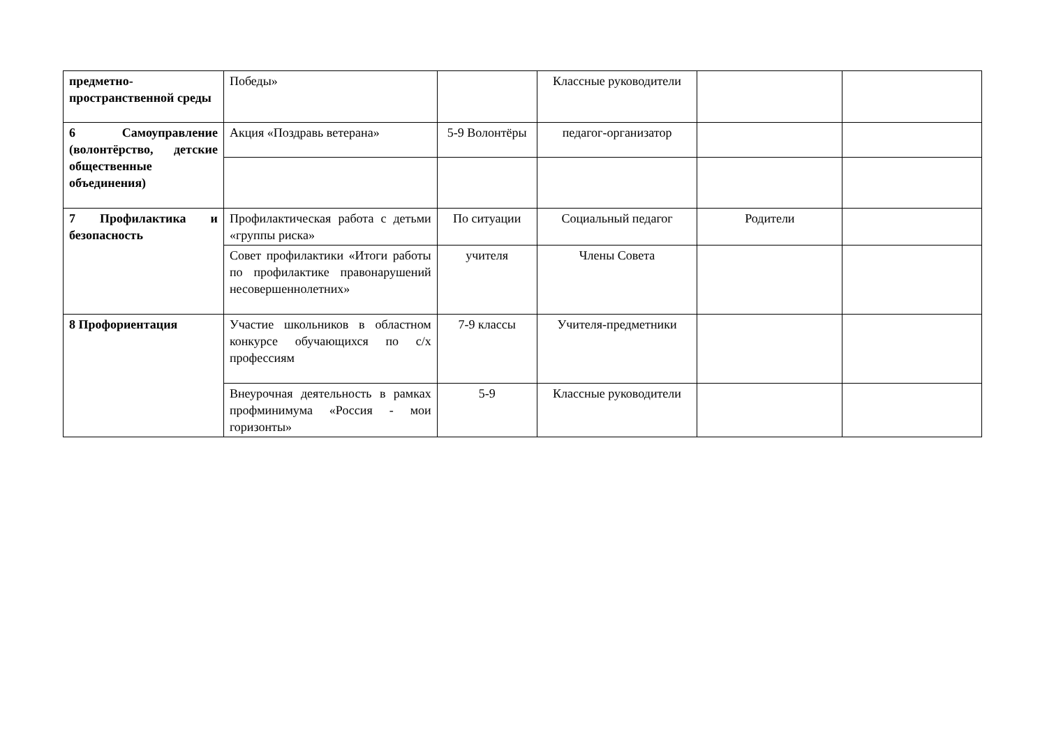| предметно-пространственной среды | Победы» | | Классные руководители | | |
| 6 Самоуправление (волонтёрство, детские общественные объединения) | Акция «Поздравь ветерана» | 5-9 Волонтёры | педагог-организатор | | |
| 7 Профилактика и безопасность | Профилактическая работа с детьми «группы риска» | По ситуации | Социальный педагог | Родители | |
| | Совет профилактики «Итоги работы по профилактике правонарушений несовершеннолетних» | учителя | Члены Совета | | |
| 8 Профориентация | Участие школьников в областном конкурсе обучающихся по с/х профессиям | 7-9 классы | Учителя-предметники | | |
| | Внеурочная деятельность в рамках профминимума «Россия - мои горизонты» | 5-9 | Классные руководители | | |